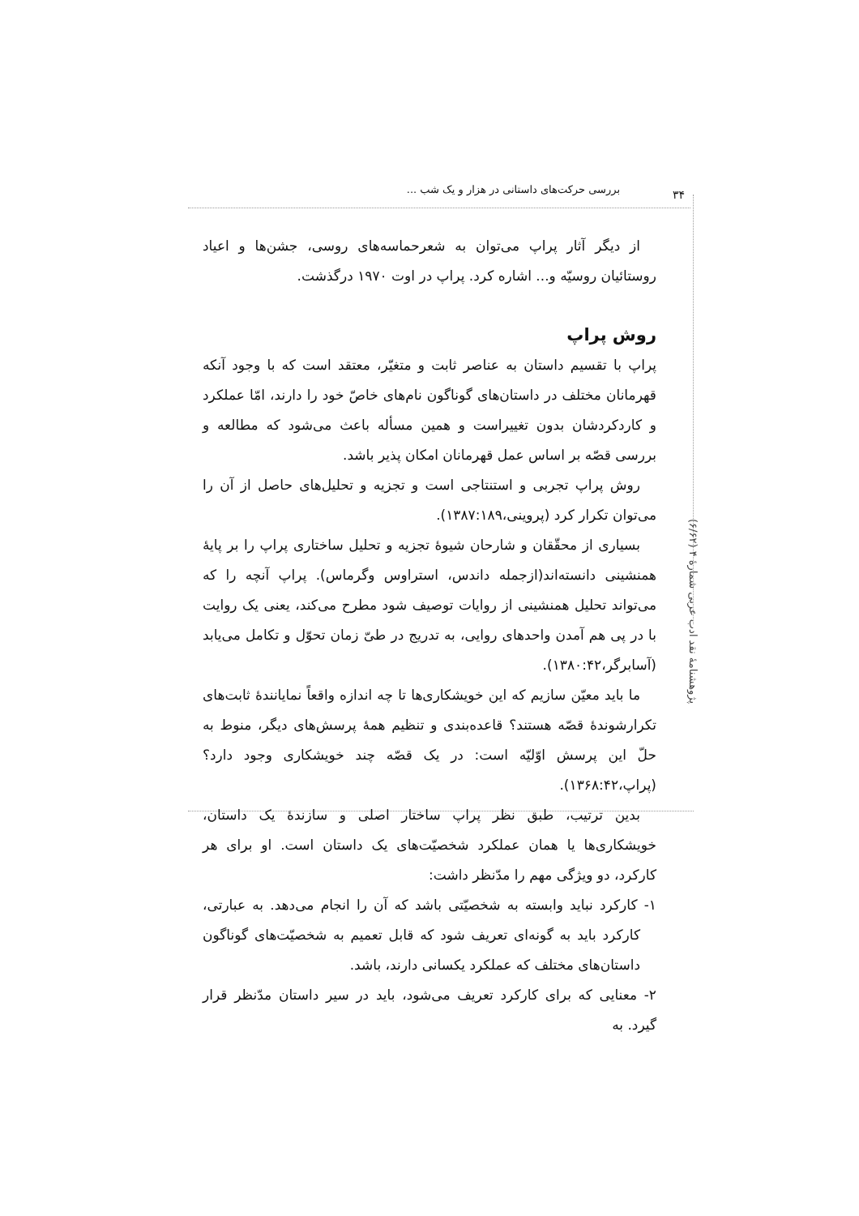بررسی حرکت‌های داستانی در هزار و یک شب ...
۳۴
پژوهشنامهٔ نقد ادب عربی شمارهٔ ۴ (۶/۶۲)
از دیگر آثار پراپ می‌توان به شعرحماسه‌های روسی، جشن‌ها و اعیاد روستائیان روسیّه و... اشاره کرد. پراپ در اوت ۱۹۷۰ درگذشت.
روش پراپ
پراپ با تقسیم داستان به عناصر ثابت و متغیّر، معتقد است که با وجود آنکه قهرمانان مختلف در داستان‌های گوناگون نام‌های خاصّ خود را دارند، امّا عملکرد و کاردکردشان بدون تغییراست و همین مسأله باعث می‌شود که مطالعه و بررسی قصّه بر اساس عمل قهرمانان امکان پذیر باشد.
روش پراپ تجربی و استنتاجی است و تجزیه و تحلیل‌های حاصل از آن را می‌توان تکرار کرد (پروینی،۱۳۸۷:۱۸۹).
بسیاری از محقّقان و شارحان شیوهٔ تجزیه و تحلیل ساختاری پراپ را بر پایهٔ همنشینی دانسته‌اند(ازجمله داندس، استراوس وگرماس). پراپ آنچه را که می‌تواند تحلیل همنشینی از روایات توصیف شود مطرح می‌کند، یعنی یک روایت با در پی هم آمدن واحدهای روایی، به تدریج در طیّ زمان تحوّل و تکامل می‌یابد (آسابرگر،۱۳۸۰:۴۲).
ما باید معیّن سازیم که این خویشکاری‌ها تا چه اندازه واقعاً نمایانندهٔ ثابت‌های تکرارشوندهٔ قصّه هستند؟ قاعده‌بندی و تنظیم همهٔ پرسش‌های دیگر، منوط به حلّ این پرسش اوّلیّه است: در یک قصّه چند خویشکاری وجود دارد؟ (پراپ،۱۳۶۸:۴۲).
بدین ترتیب، طبق نظر پراپ ساختار اصلی و سازندهٔ یک داستان، خویشکاری‌ها یا همان عملکرد شخصیّت‌های یک داستان است. او برای هر کارکرد، دو ویژگی مهم را مدّنظر داشت:
۱- کارکرد نباید وابسته به شخصیّتی باشد که آن را انجام می‌دهد. به عبارتی، کارکرد باید به گونه‌ای تعریف شود که قابل تعمیم به شخصیّت‌های گوناگون داستان‌های مختلف که عملکرد یکسانی دارند، باشد.
۲- معنایی که برای کارکرد تعریف می‌شود، باید در سیر داستان مدّنظر قرار گیرد. به